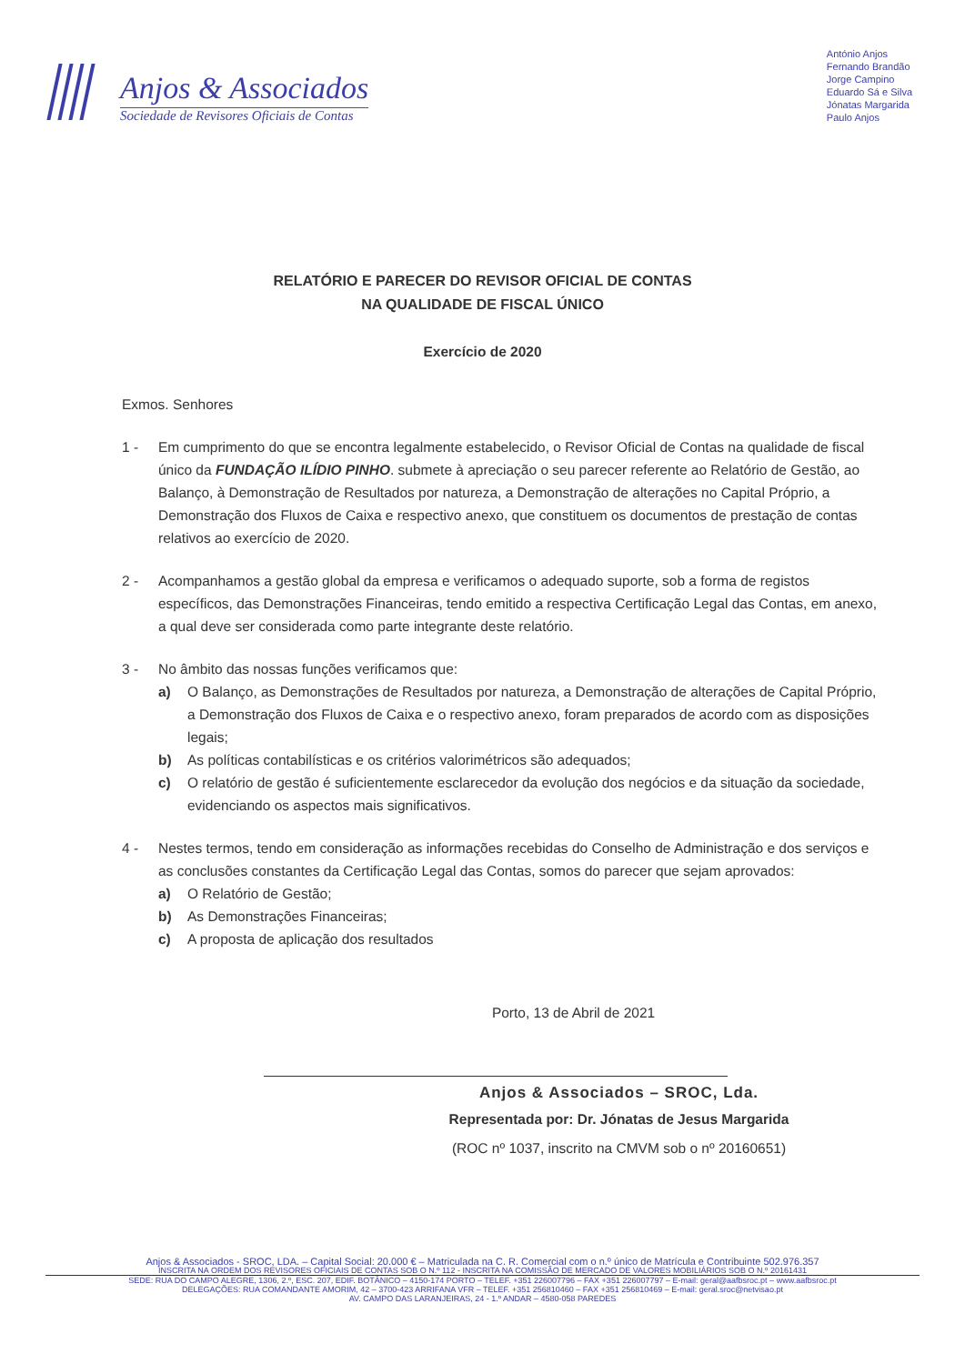Anjos & Associados
Sociedade de Revisores Oficiais de Contas
António Anjos
Fernando Brandão
Jorge Campino
Eduardo Sá e Silva
Jónatas Margarida
Paulo Anjos
RELATÓRIO E PARECER DO REVISOR OFICIAL DE CONTAS
NA QUALIDADE DE FISCAL ÚNICO
Exercício de 2020
Exmos. Senhores
1 - Em cumprimento do que se encontra legalmente estabelecido, o Revisor Oficial de Contas na qualidade de fiscal único da FUNDAÇÃO ILÍDIO PINHO. submete à apreciação o seu parecer referente ao Relatório de Gestão, ao Balanço, à Demonstração de Resultados por natureza, a Demonstração de alterações no Capital Próprio, a Demonstração dos Fluxos de Caixa e respectivo anexo, que constituem os documentos de prestação de contas relativos ao exercício de 2020.
2 - Acompanhamos a gestão global da empresa e verificamos o adequado suporte, sob a forma de registos específicos, das Demonstrações Financeiras, tendo emitido a respectiva Certificação Legal das Contas, em anexo, a qual deve ser considerada como parte integrante deste relatório.
3 - No âmbito das nossas funções verificamos que:
a) O Balanço, as Demonstrações de Resultados por natureza, a Demonstração de alterações de Capital Próprio, a Demonstração dos Fluxos de Caixa e o respectivo anexo, foram preparados de acordo com as disposições legais;
b) As políticas contabilísticas e os critérios valorimétricos são adequados;
c) O relatório de gestão é suficientemente esclarecedor da evolução dos negócios e da situação da sociedade, evidenciando os aspectos mais significativos.
4 - Nestes termos, tendo em consideração as informações recebidas do Conselho de Administração e dos serviços e as conclusões constantes da Certificação Legal das Contas, somos do parecer que sejam aprovados:
a) O Relatório de Gestão;
b) As Demonstrações Financeiras;
c) A proposta de aplicação dos resultados
Porto, 13 de Abril de 2021
Anjos & Associados – SROC, Lda.
Representada por: Dr. Jónatas de Jesus Margarida
(ROC nº 1037, inscrito na CMVM sob o nº 20160651)
Anjos & Associados - SROC, LDA. – Capital Social: 20.000 € – Matriculada na C. R. Comercial com o n.º único de Matrícula e Contribuinte 502.976.357
INSCRITA NA ORDEM DOS REVISORES OFICIAIS DE CONTAS SOB O N.º 112 - INSCRITA NA COMISSÃO DE MERCADO DE VALORES MOBILIÁRIOS SOB O N.º 20161431
SEDE: RUA DO CAMPO ALEGRE, 1306, 2.º, ESC. 207, EDIF. BOTÂNICO – 4150-174 PORTO – TELEF. +351 226007796 – FAX +351 226007797 – E-mail: geral@aafbsroc.pt – www.aafbsroc.pt
DELEGAÇÕES: RUA COMANDANTE AMORIM, 42 – 3700-423 ARRIFANA VFR – TELEF. +351 256810460 – FAX +351 256810469 – E-mail: geral.sroc@netvisao.pt
AV. CAMPO DAS LARANJEIRAS, 24 - 1.º ANDAR – 4580-058 PAREDES